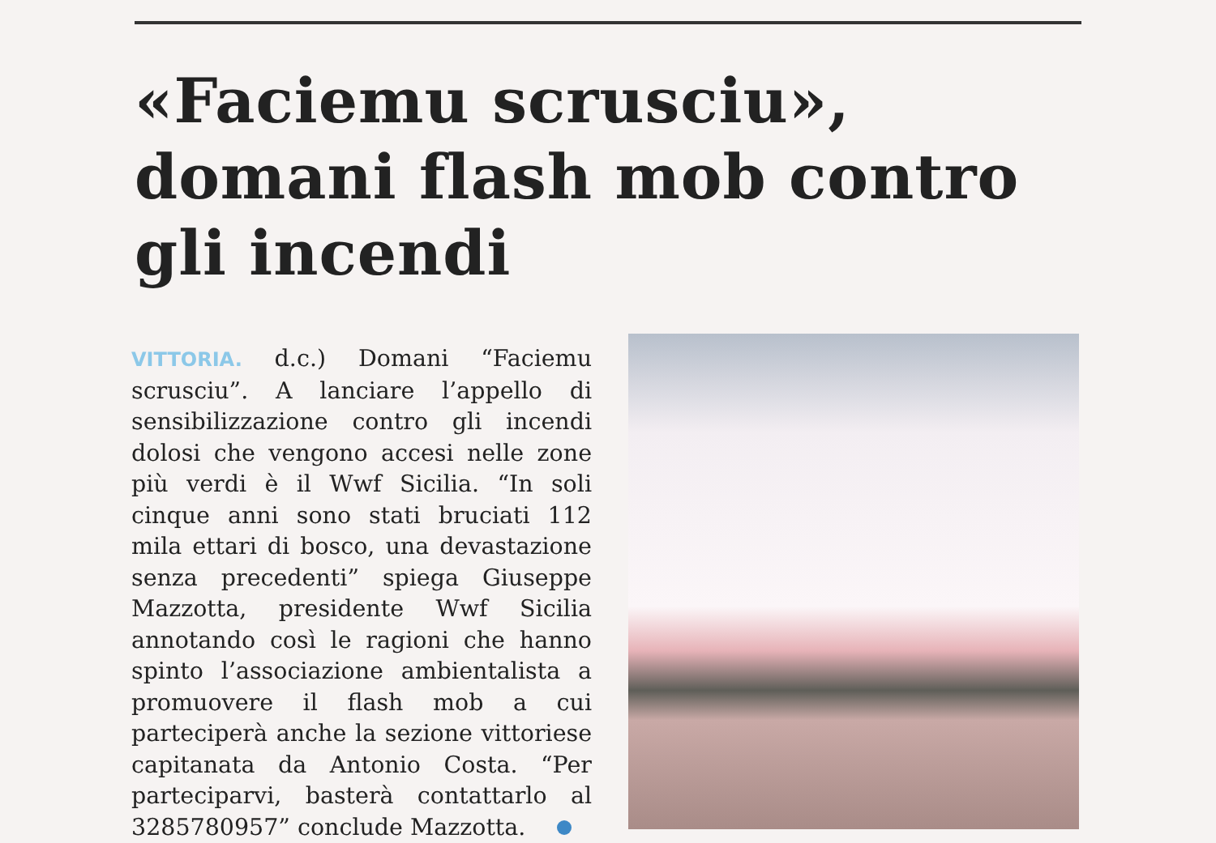«Faciemu scrusciu», domani flash mob contro gli incendi
VITTORIA. d.c.) Domani “Faciemu scrusciu”. A lanciare l’appello di sensibilizzazione contro gli incendi dolosi che vengono accesi nelle zone più verdi è il Wwf Sicilia. “In soli cinque anni sono stati bruciati 112 mila ettari di bosco, una devastazione senza precedenti” spiega Giuseppe Mazzotta, presidente Wwf Sicilia annotando così le ragioni che hanno spinto l’associazione ambientalista a promuovere il flash mob a cui parteciperà anche la sezione vittoriese capitanata da Antonio Costa. “Per parteciparvi, basterà contattarlo al 3285780957” conclude Mazzotta.